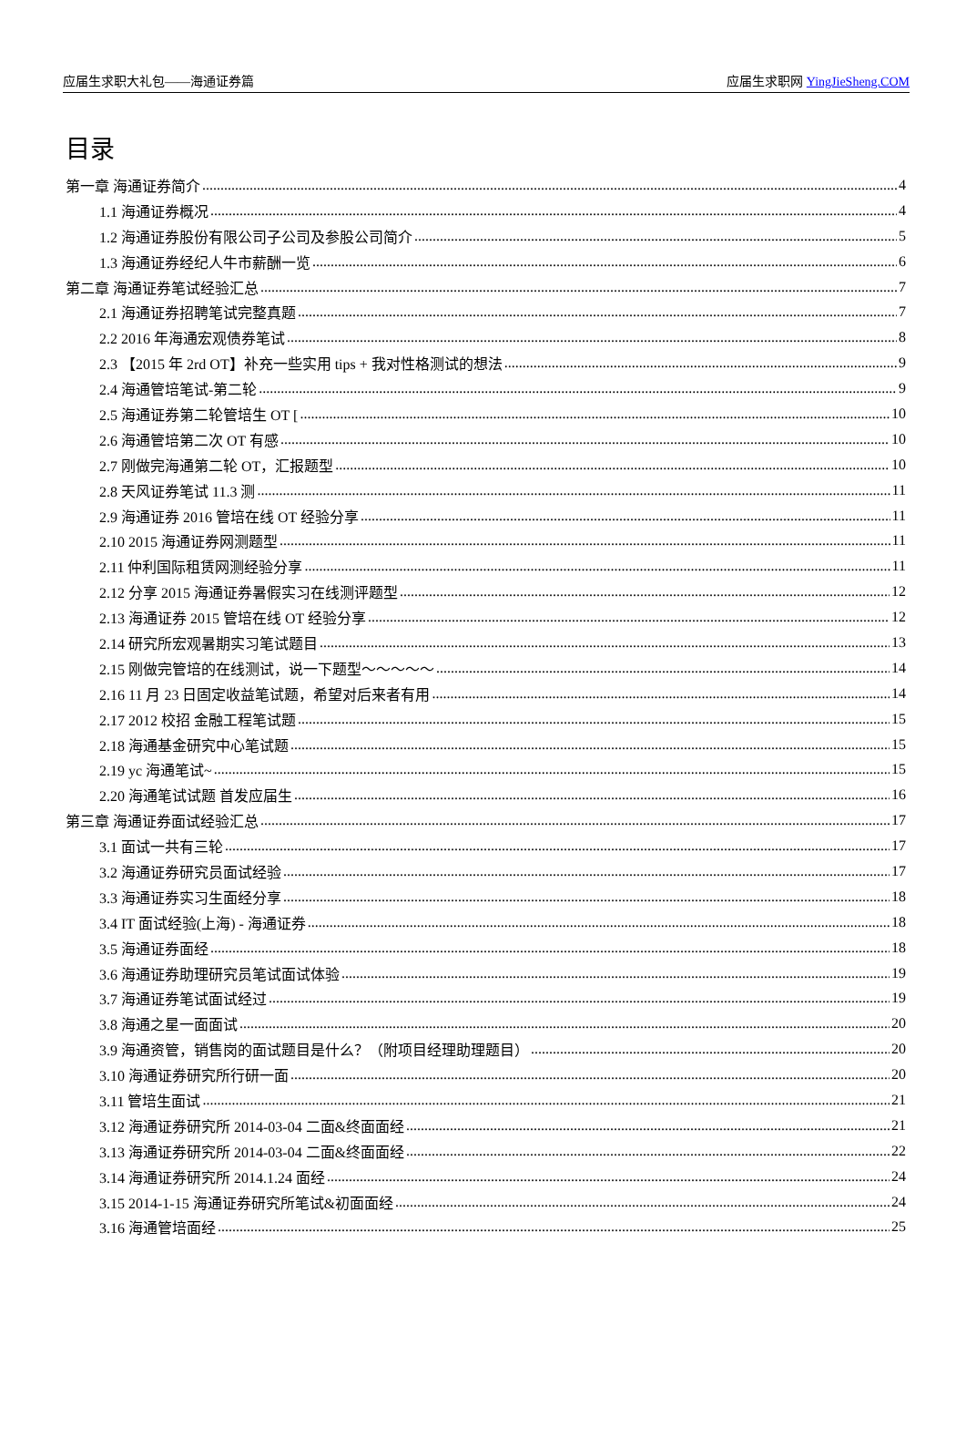应届生求职大礼包——海通证券篇 应届生求职网 YingJieSheng.COM
目录
第一章 海通证券简介 4
1.1 海通证券概况 4
1.2 海通证券股份有限公司子公司及参股公司简介 5
1.3 海通证券经纪人牛市薪酬一览 6
第二章 海通证券笔试经验汇总 7
2.1 海通证券招聘笔试完整真题 7
2.2 2016 年海通宏观债券笔试 8
2.3 【2015 年 2rd OT】补充一些实用 tips + 我对性格测试的想法 9
2.4 海通管培笔试-第二轮 9
2.5 海通证券第二轮管培生 OT [ 10
2.6 海通管培第二次 OT 有感 10
2.7 刚做完海通第二轮 OT，汇报题型 10
2.8 天风证券笔试 11.3 测 11
2.9 海通证券 2016 管培在线 OT 经验分享 11
2.10 2015 海通证券网测题型 11
2.11 仲利国际租赁网测经验分享 11
2.12 分享 2015 海通证券暑假实习在线测评题型 12
2.13 海通证券 2015 管培在线 OT 经验分享 12
2.14 研究所宏观暑期实习笔试题目 13
2.15 刚做完管培的在线测试，说一下题型～～～～～ 14
2.16 11 月 23 日固定收益笔试题，希望对后来者有用 14
2.17 2012 校招 金融工程笔试题 15
2.18 海通基金研究中心笔试题 15
2.19 yc 海通笔试~ 15
2.20 海通笔试试题 首发应届生 16
第三章 海通证券面试经验汇总 17
3.1 面试一共有三轮 17
3.2 海通证券研究员面试经验 17
3.3 海通证券实习生面经分享 18
3.4 IT 面试经验(上海) - 海通证券 18
3.5 海通证券面经 18
3.6 海通证券助理研究员笔试面试体验 19
3.7 海通证券笔试面试经过 19
3.8 海通之星一面面试 20
3.9 海通资管，销售岗的面试题目是什么？（附项目经理助理题目） 20
3.10 海通证券研究所行研一面 20
3.11 管培生面试 21
3.12 海通证券研究所 2014-03-04 二面&终面面经 21
3.13 海通证券研究所 2014-03-04 二面&终面面经 22
3.14 海通证券研究所 2014.1.24 面经 24
3.15 2014-1-15 海通证券研究所笔试&初面面经 24
3.16 海通管培面经 25